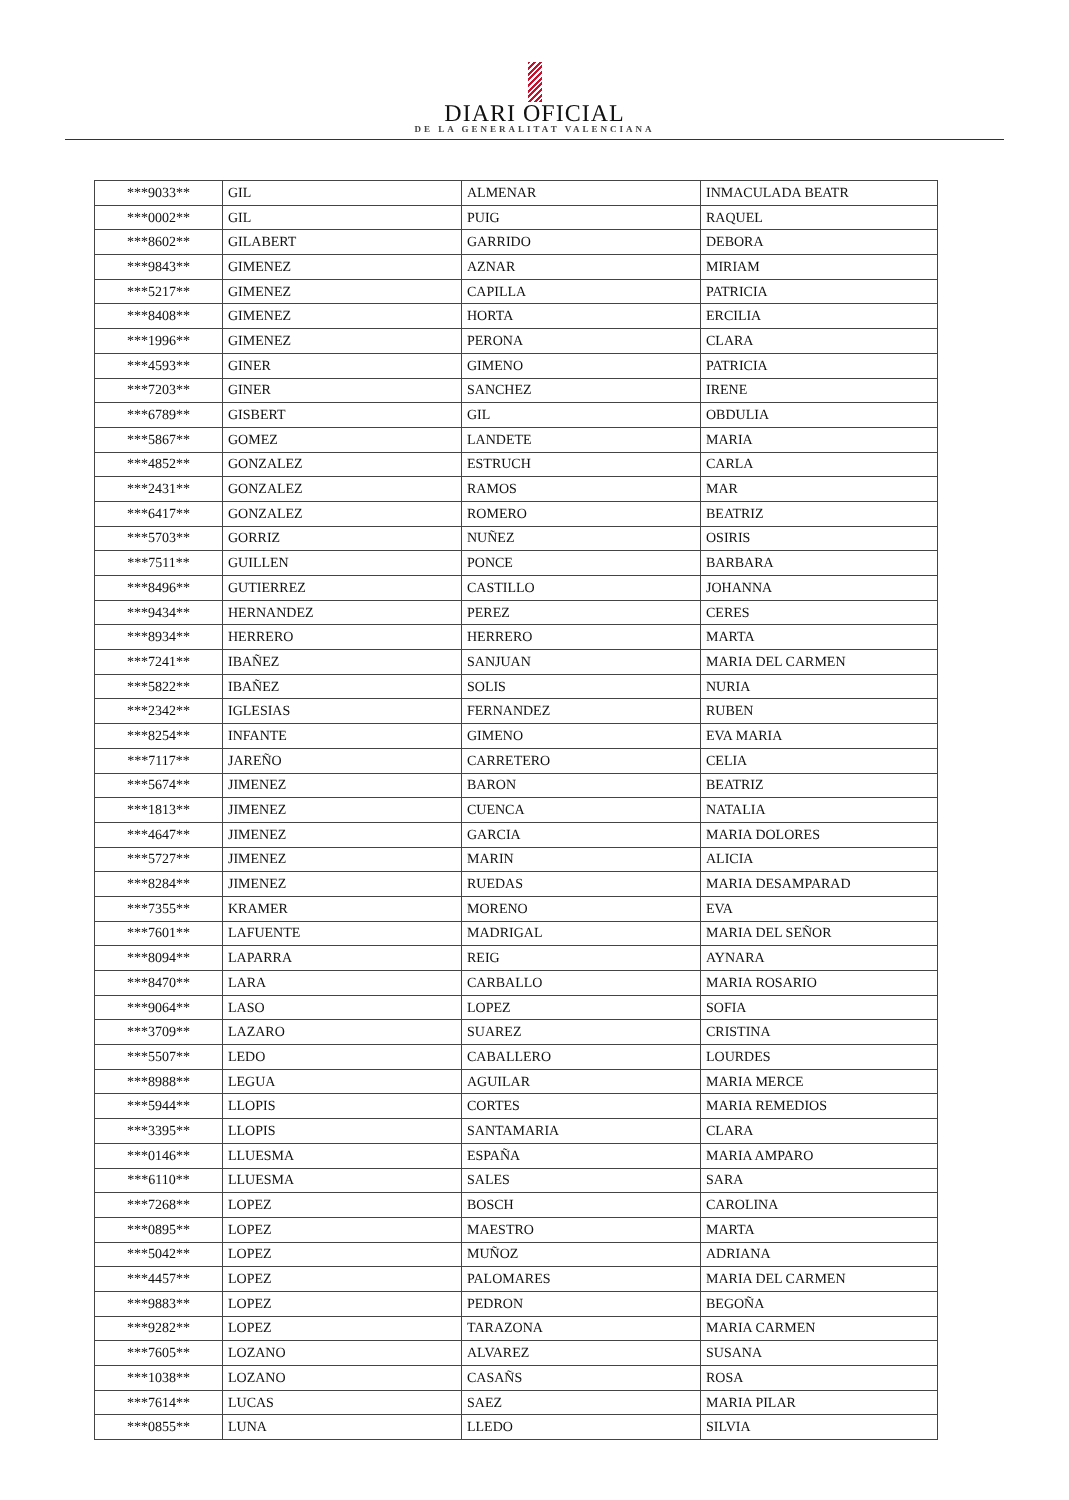DIARI OFICIAL
DE LA GENERALITAT VALENCIANA
| ***9033** | GIL | ALMENAR | INMACULADA BEATR |
| ***0002** | GIL | PUIG | RAQUEL |
| ***8602** | GILABERT | GARRIDO | DEBORA |
| ***9843** | GIMENEZ | AZNAR | MIRIAM |
| ***5217** | GIMENEZ | CAPILLA | PATRICIA |
| ***8408** | GIMENEZ | HORTA | ERCILIA |
| ***1996** | GIMENEZ | PERONA | CLARA |
| ***4593** | GINER | GIMENO | PATRICIA |
| ***7203** | GINER | SANCHEZ | IRENE |
| ***6789** | GISBERT | GIL | OBDULIA |
| ***5867** | GOMEZ | LANDETE | MARIA |
| ***4852** | GONZALEZ | ESTRUCH | CARLA |
| ***2431** | GONZALEZ | RAMOS | MAR |
| ***6417** | GONZALEZ | ROMERO | BEATRIZ |
| ***5703** | GORRIZ | NUÑEZ | OSIRIS |
| ***7511** | GUILLEN | PONCE | BARBARA |
| ***8496** | GUTIERREZ | CASTILLO | JOHANNA |
| ***9434** | HERNANDEZ | PEREZ | CERES |
| ***8934** | HERRERO | HERRERO | MARTA |
| ***7241** | IBAÑEZ | SANJUAN | MARIA DEL CARMEN |
| ***5822** | IBAÑEZ | SOLIS | NURIA |
| ***2342** | IGLESIAS | FERNANDEZ | RUBEN |
| ***8254** | INFANTE | GIMENO | EVA MARIA |
| ***7117** | JAREÑO | CARRETERO | CELIA |
| ***5674** | JIMENEZ | BARON | BEATRIZ |
| ***1813** | JIMENEZ | CUENCA | NATALIA |
| ***4647** | JIMENEZ | GARCIA | MARIA DOLORES |
| ***5727** | JIMENEZ | MARIN | ALICIA |
| ***8284** | JIMENEZ | RUEDAS | MARIA DESAMPARAD |
| ***7355** | KRAMER | MORENO | EVA |
| ***7601** | LAFUENTE | MADRIGAL | MARIA DEL SEÑOR |
| ***8094** | LAPARRA | REIG | AYNARA |
| ***8470** | LARA | CARBALLO | MARIA ROSARIO |
| ***9064** | LASO | LOPEZ | SOFIA |
| ***3709** | LAZARO | SUAREZ | CRISTINA |
| ***5507** | LEDO | CABALLERO | LOURDES |
| ***8988** | LEGUA | AGUILAR | MARIA MERCE |
| ***5944** | LLOPIS | CORTES | MARIA REMEDIOS |
| ***3395** | LLOPIS | SANTAMARIA | CLARA |
| ***0146** | LLUESMA | ESPAÑA | MARIA AMPARO |
| ***6110** | LLUESMA | SALES | SARA |
| ***7268** | LOPEZ | BOSCH | CAROLINA |
| ***0895** | LOPEZ | MAESTRO | MARTA |
| ***5042** | LOPEZ | MUÑOZ | ADRIANA |
| ***4457** | LOPEZ | PALOMARES | MARIA DEL CARMEN |
| ***9883** | LOPEZ | PEDRON | BEGOÑA |
| ***9282** | LOPEZ | TARAZONA | MARIA CARMEN |
| ***7605** | LOZANO | ALVAREZ | SUSANA |
| ***1038** | LOZANO | CASAÑS | ROSA |
| ***7614** | LUCAS | SAEZ | MARIA PILAR |
| ***0855** | LUNA | LLEDO | SILVIA |